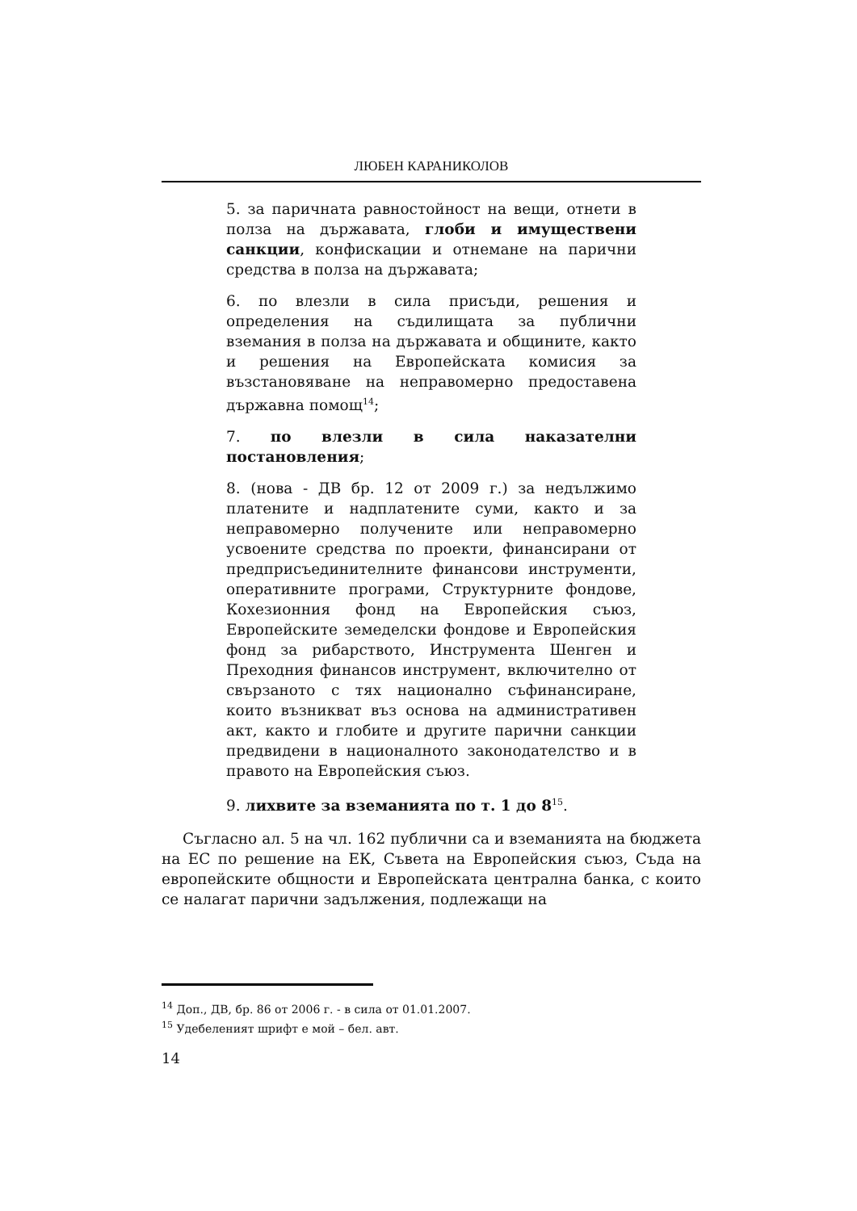ЛЮБЕН КАРАНИКОЛОВ
5. за паричната равностойност на вещи, отнети в полза на държавата, глоби и имуществени санкции, конфискации и отнемане на парични средства в полза на държавата;
6. по влезли в сила присъди, решения и определения на съдилищата за публични вземания в полза на държавата и общините, както и решения на Европейската комисия за възстановяване на неправомерно предоставена държавна помощ<sup>14</sup>;
7. по влезли в сила наказателни постановления;
8. (нова - ДВ бр. 12 от 2009 г.) за недължимо платените и надплатените суми, както и за неправомерно получените или неправомерно усвоените средства по проекти, финансирани от предприсъединителните финансови инструменти, оперативните програми, Структурните фондове, Кохезионния фонд на Европейския съюз, Европейските земеделски фондове и Европейския фонд за рибарството, Инструмента Шенген и Преходния финансов инструмент, включително от свързаното с тях национално съфинансиране, които възникват въз основа на административен акт, както и глобите и другите парични санкции предвидени в националното законодателство и в правото на Европейския съюз.
9. лихвите за вземанията по т. 1 до 8<sup>15</sup>.
Съгласно ал. 5 на чл. 162 публични са и вземанията на бюджета на ЕС по решение на ЕК, Съвета на Европейския съюз, Съда на европейските общности и Европейската централна банка, с които се налагат парични задължения, подлежащи на
<sup>14</sup> Доп., ДВ, бр. 86 от 2006 г. - в сила от 01.01.2007.
<sup>15</sup> Удебеленият шрифт е мой – бел. авт.
14